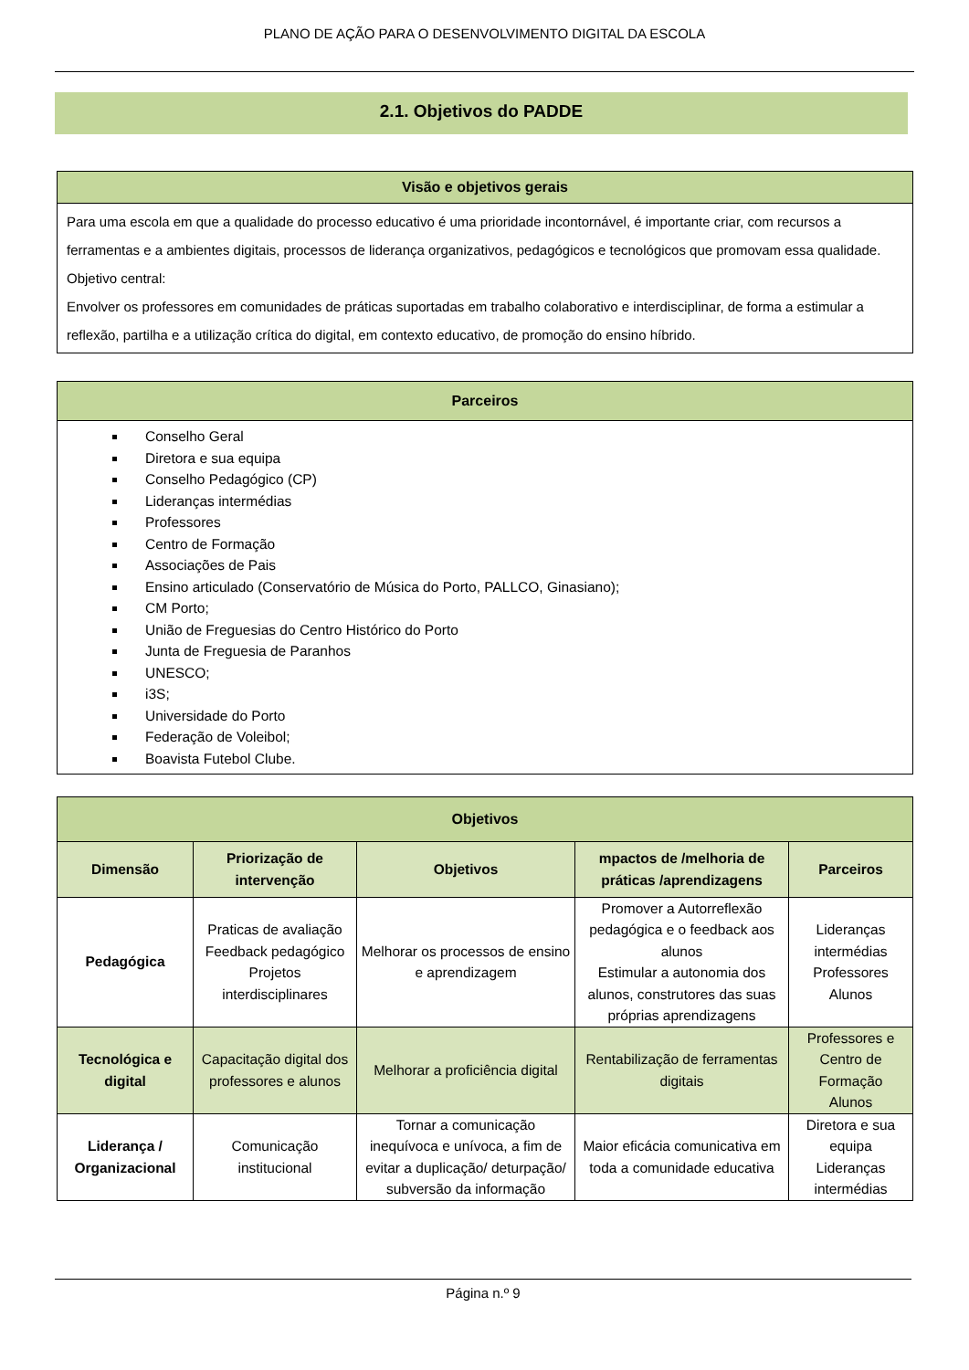PLANO DE AÇÃO PARA O DESENVOLVIMENTO DIGITAL DA ESCOLA
2.1. Objetivos do PADDE
| Visão e objetivos gerais |
| Para uma escola em que a qualidade do processo educativo é uma prioridade incontornável, é importante criar, com recursos a ferramentas e a ambientes digitais, processos de liderança organizativos, pedagógicos e tecnológicos que promovam essa qualidade. Objetivo central: Envolver os professores em comunidades de práticas suportadas em trabalho colaborativo e interdisciplinar, de forma a estimular a reflexão, partilha e a utilização crítica do digital, em contexto educativo, de promoção do ensino híbrido. |
| Parceiros |
| Conselho Geral Diretora e sua equipa Conselho Pedagógico (CP) Lideranças intermédias Professores Centro de Formação Associações de Pais Ensino articulado (Conservatório de Música do Porto, PALLCO, Ginasiano); CM Porto; União de Freguesias do Centro Histórico do Porto Junta de Freguesia de Paranhos UNESCO; i3S; Universidade do Porto Federação de Voleibol; Boavista Futebol Clube. |
| Objetivos | | | | |
| Dimensão | Priorização de intervenção | Objetivos | mpactos de /melhoria de práticas /aprendizagens | Parceiros |
| Pedagógica | Praticas de avaliação Feedback pedagógico Projetos interdisciplinares | Melhorar os processos de ensino e aprendizagem | Promover a Autorreflexão pedagógica e o feedback aos alunos Estimular a autonomia dos alunos, construtores das suas próprias aprendizagens | Lideranças intermédias Professores Alunos |
| Tecnológica e digital | Capacitação digital dos professores e alunos | Melhorar a proficiência digital | Rentabilização de ferramentas digitais | Professores e Centro de Formação Alunos |
| Liderança / Organizacional | Comunicação institucional | Tornar a comunicação inequívoca e unívoca, a fim de evitar a duplicação/ deturpação/ subversão da informação | Maior eficácia comunicativa em toda a comunidade educativa | Diretora e sua equipa Lideranças intermédias |
Página n.º 9